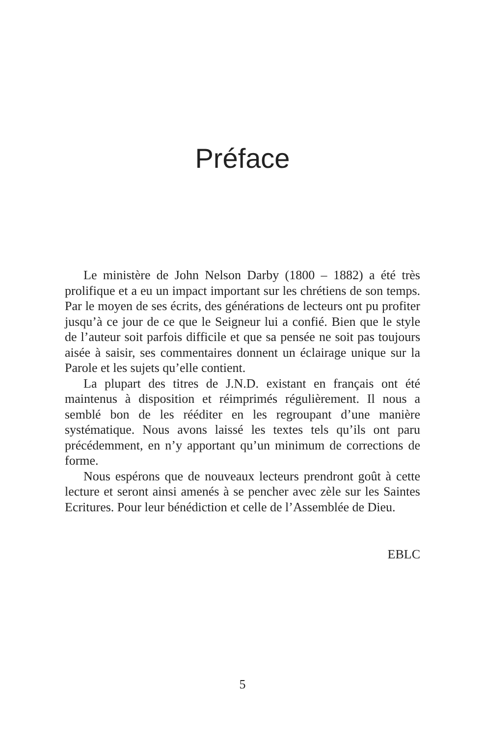Préface
Le ministère de John Nelson Darby (1800 – 1882) a été très prolifique et a eu un impact important sur les chrétiens de son temps. Par le moyen de ses écrits, des générations de lecteurs ont pu profiter jusqu’à ce jour de ce que le Seigneur lui a confié. Bien que le style de l’auteur soit parfois difficile et que sa pensée ne soit pas toujours aisée à saisir, ses commentaires donnent un éclairage unique sur la Parole et les sujets qu’elle contient.
La plupart des titres de J.N.D. existant en français ont été maintenus à disposition et réimprimés régulièrement. Il nous a semblé bon de les rééditer en les regroupant d’une manière systématique. Nous avons laissé les textes tels qu’ils ont paru précédemment, en n’y apportant qu’un minimum de corrections de forme.
Nous espérons que de nouveaux lecteurs prendront goût à cette lecture et seront ainsi amenés à se pencher avec zèle sur les Saintes Ecritures. Pour leur bénédiction et celle de l’Assemblée de Dieu.
EBLC
5